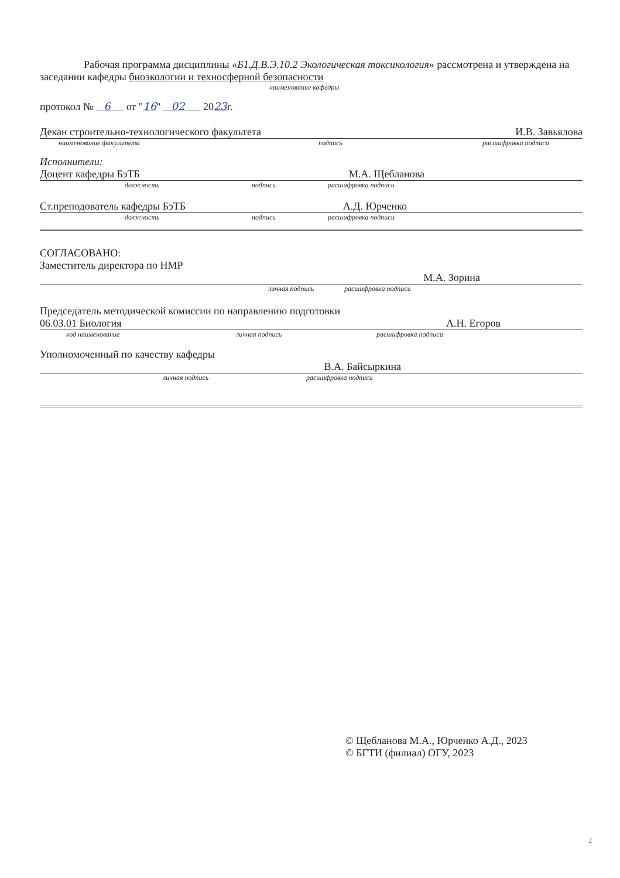Рабочая программа дисциплины «Б1.Д.В.Э.10.2 Экологическая токсикология» рассмотрена и утверждена на заседании кафедры биоэкологии и техносферной безопасности
наименование кафедры
протокол № 6 от "16" 02 2023г.
Декан строительно-технологического факультета И.В. Завьялова
наименование факультета подпись расшифровка подписи
Исполнители:
Доцент кафедры БэТБ М.А. Щебланова
должность подпись расшифровка подписи
Ст.преподователь кафедры БэТБ А.Д. Юрченко
должность подпись расшифровка подписи
СОГЛАСОВАНО:
Заместитель директора по НМР
М.А. Зорина
личная подпись расшифровка подписи
Председатель методической комиссии по направлению подготовки
06.03.01 Биология А.Н. Егоров
код наименование личная подпись расшифровка подписи
Уполномоченный по качеству кафедры
В.А. Байсыркина
личная подпись расшифровка подписи
© Щебланова М.А., Юрченко А.Д., 2023
© БГТИ (филиал) ОГУ, 2023
2